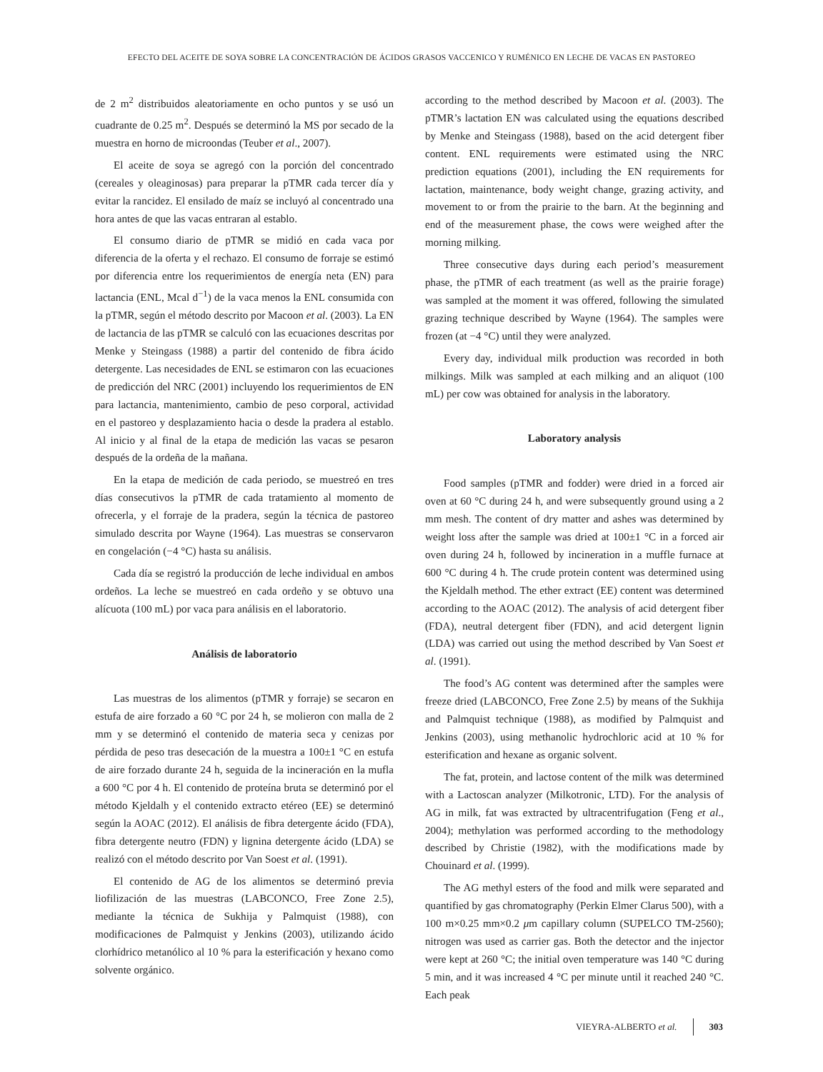EFECTO DEL ACEITE DE SOYA SOBRE LA CONCENTRACIÓN DE ÁCIDOS GRASOS VACCENICO Y RUMÉNICO EN LECHE DE VACAS EN PASTOREO
de 2 m<sup>2</sup> distribuidos aleatoriamente en ocho puntos y se usó un cuadrante de 0.25 m<sup>2</sup>. Después se determinó la MS por secado de la muestra en horno de microondas (Teuber et al., 2007).
El aceite de soya se agregó con la porción del concentrado (cereales y oleaginosas) para preparar la pTMR cada tercer día y evitar la rancidez. El ensilado de maíz se incluyó al concentrado una hora antes de que las vacas entraran al establo.
El consumo diario de pTMR se midió en cada vaca por diferencia de la oferta y el rechazo. El consumo de forraje se estimó por diferencia entre los requerimientos de energía neta (EN) para lactancia (ENL, Mcal d<sup>−1</sup>) de la vaca menos la ENL consumida con la pTMR, según el método descrito por Macoon et al. (2003). La EN de lactancia de las pTMR se calculó con las ecuaciones descritas por Menke y Steingass (1988) a partir del contenido de fibra ácido detergente. Las necesidades de ENL se estimaron con las ecuaciones de predicción del NRC (2001) incluyendo los requerimientos de EN para lactancia, mantenimiento, cambio de peso corporal, actividad en el pastoreo y desplazamiento hacia o desde la pradera al establo. Al inicio y al final de la etapa de medición las vacas se pesaron después de la ordeña de la mañana.
En la etapa de medición de cada periodo, se muestreó en tres días consecutivos la pTMR de cada tratamiento al momento de ofrecerla, y el forraje de la pradera, según la técnica de pastoreo simulado descrita por Wayne (1964). Las muestras se conservaron en congelación (−4 °C) hasta su análisis.
Cada día se registró la producción de leche individual en ambos ordeños. La leche se muestreó en cada ordeño y se obtuvo una alícuota (100 mL) por vaca para análisis en el laboratorio.
Análisis de laboratorio
Las muestras de los alimentos (pTMR y forraje) se secaron en estufa de aire forzado a 60 °C por 24 h, se molieron con malla de 2 mm y se determinó el contenido de materia seca y cenizas por pérdida de peso tras desecación de la muestra a 100±1 °C en estufa de aire forzado durante 24 h, seguida de la incineración en la mufla a 600 °C por 4 h. El contenido de proteína bruta se determinó por el método Kjeldalh y el contenido extracto etéreo (EE) se determinó según la AOAC (2012). El análisis de fibra detergente ácido (FDA), fibra detergente neutro (FDN) y lignina detergente ácido (LDA) se realizó con el método descrito por Van Soest et al. (1991).
El contenido de AG de los alimentos se determinó previa liofilización de las muestras (LABCONCO, Free Zone 2.5), mediante la técnica de Sukhija y Palmquist (1988), con modificaciones de Palmquist y Jenkins (2003), utilizando ácido clorhídrico metanólico al 10 % para la esterificación y hexano como solvente orgánico.
according to the method described by Macoon et al. (2003). The pTMR’s lactation EN was calculated using the equations described by Menke and Steingass (1988), based on the acid detergent fiber content. ENL requirements were estimated using the NRC prediction equations (2001), including the EN requirements for lactation, maintenance, body weight change, grazing activity, and movement to or from the prairie to the barn. At the beginning and end of the measurement phase, the cows were weighed after the morning milking.
Three consecutive days during each period’s measurement phase, the pTMR of each treatment (as well as the prairie forage) was sampled at the moment it was offered, following the simulated grazing technique described by Wayne (1964). The samples were frozen (at −4 °C) until they were analyzed.
Every day, individual milk production was recorded in both milkings. Milk was sampled at each milking and an aliquot (100 mL) per cow was obtained for analysis in the laboratory.
Laboratory analysis
Food samples (pTMR and fodder) were dried in a forced air oven at 60 °C during 24 h, and were subsequently ground using a 2 mm mesh. The content of dry matter and ashes was determined by weight loss after the sample was dried at 100±1 °C in a forced air oven during 24 h, followed by incineration in a muffle furnace at 600 °C during 4 h. The crude protein content was determined using the Kjeldalh method. The ether extract (EE) content was determined according to the AOAC (2012). The analysis of acid detergent fiber (FDA), neutral detergent fiber (FDN), and acid detergent lignin (LDA) was carried out using the method described by Van Soest et al. (1991).
The food’s AG content was determined after the samples were freeze dried (LABCONCO, Free Zone 2.5) by means of the Sukhija and Palmquist technique (1988), as modified by Palmquist and Jenkins (2003), using methanolic hydrochloric acid at 10 % for esterification and hexane as organic solvent.
The fat, protein, and lactose content of the milk was determined with a Lactoscan analyzer (Milkotronic, LTD). For the analysis of AG in milk, fat was extracted by ultracentrifugation (Feng et al., 2004); methylation was performed according to the methodology described by Christie (1982), with the modifications made by Chouinard et al. (1999).
The AG methyl esters of the food and milk were separated and quantified by gas chromatography (Perkin Elmer Clarus 500), with a 100 m×0.25 mm×0.2 μm capillary column (SUPELCO TM-2560); nitrogen was used as carrier gas. Both the detector and the injector were kept at 260 °C; the initial oven temperature was 140 °C during 5 min, and it was increased 4 °C per minute until it reached 240 °C. Each peak
VIEYRA-ALBERTO et al. 303